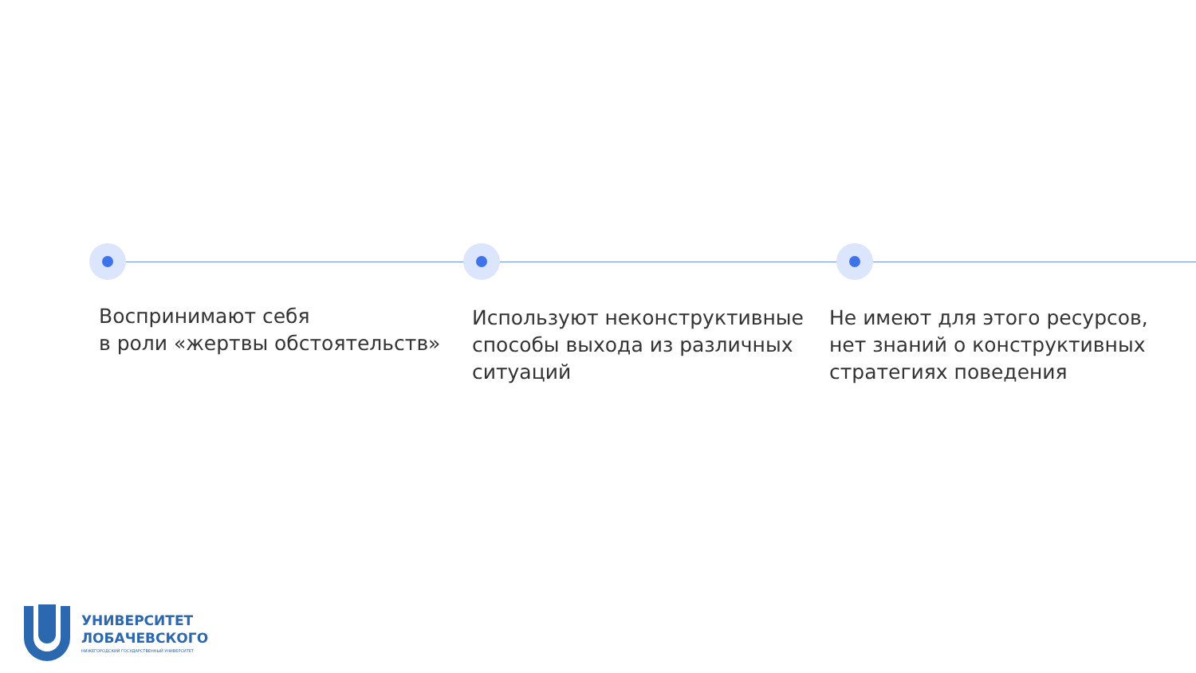Воспринимают себя
в роли «жертвы обстоятельств»
Используют неконструктивные способы выхода из различных ситуаций
Не имеют для этого ресурсов, нет знаний о конструктивных стратегиях поведения
УНИВЕРСИТЕТ
ЛОБАЧЕВСКОГО
НИЖЕГОРОДСКИЙ ГОСУДАРСТВЕННЫЙ УНИВЕРСИТЕТ